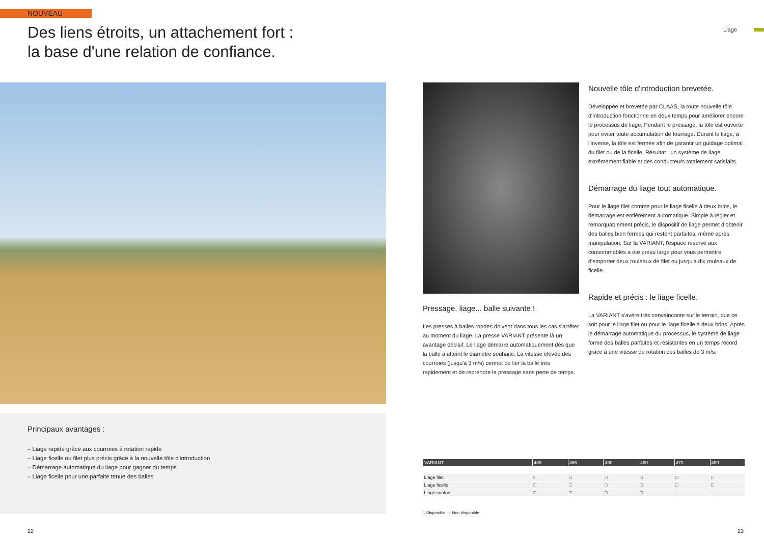NOUVEAU
Des liens étroits, un attachement fort :
la base d'une relation de confiance.
Liage
Nouvelle tôle d'introduction brevetée.
Développée et brevetée par CLAAS, la toute nouvelle tôle d'introduction fonctionne en deux temps pour améliorer encore le processus de liage. Pendant le pressage, la tôle est ouverte pour éviter toute accumulation de fourrage. Durant le liage, à l'inverse, la tôle est fermée afin de garantir un guidage optimal du filet ou de la ficelle. Résultat : un système de liage extrêmement fiable et des conducteurs totalement satisfaits.
Démarrage du liage tout automatique.
Pour le liage filet comme pour le liage ficelle à deux brins, le démarrage est entièrement automatique. Simple à régler et remarquablement précis, le dispositif de liage permet d'obtenir des balles bien fermes qui restent parfaites, même après manipulation. Sur la VARIANT, l'espace réservé aux consommables a été prévu large pour vous permettre d'emporter deux rouleaux de filet ou jusqu'à dix rouleaux de ficelle.
Rapide et précis : le liage ficelle.
La VARIANT s'avère très convaincante sur le terrain, que ce soit pour le liage filet ou pour le liage ficelle à deux brins. Après le démarrage automatique du processus, le système de liage forme des balles parfaites et résistantes en un temps record grâce à une vitesse de rotation des balles de 3 m/s.
Pressage, liage... balle suivante !
Les presses à balles rondes doivent dans tous les cas s'arrêter au moment du liage. La presse VARIANT présente là un avantage décisif. Le liage démarre automatiquement dès que la balle a atteint le diamètre souhaité. La vitesse élevée des courroies (jusqu'à 3 m/s) permet de lier la balle très rapidement et de reprendre le pressage sans perte de temps.
Principaux avantages :
– Liage rapide grâce aux courroies à rotation rapide
– Liage ficelle ou filet plus précis grâce à la nouvelle tôle d'introduction
– Démarrage automatique du liage pour gagner du temps
– Liage ficelle pour une parfaite tenue des balles
| VARIANT | 485 | 465 | 480 | 460 | 470 | 450 |
| --- | --- | --- | --- | --- | --- | --- |
| Liage filet | □ | □ | □ | □ | □ | □ |
| Liage ficelle | □ | □ | □ | □ | □ | □ |
| Liage confort | □ | □ | □ | □ | – | – |
□ Disponible – Non disponible
22 23